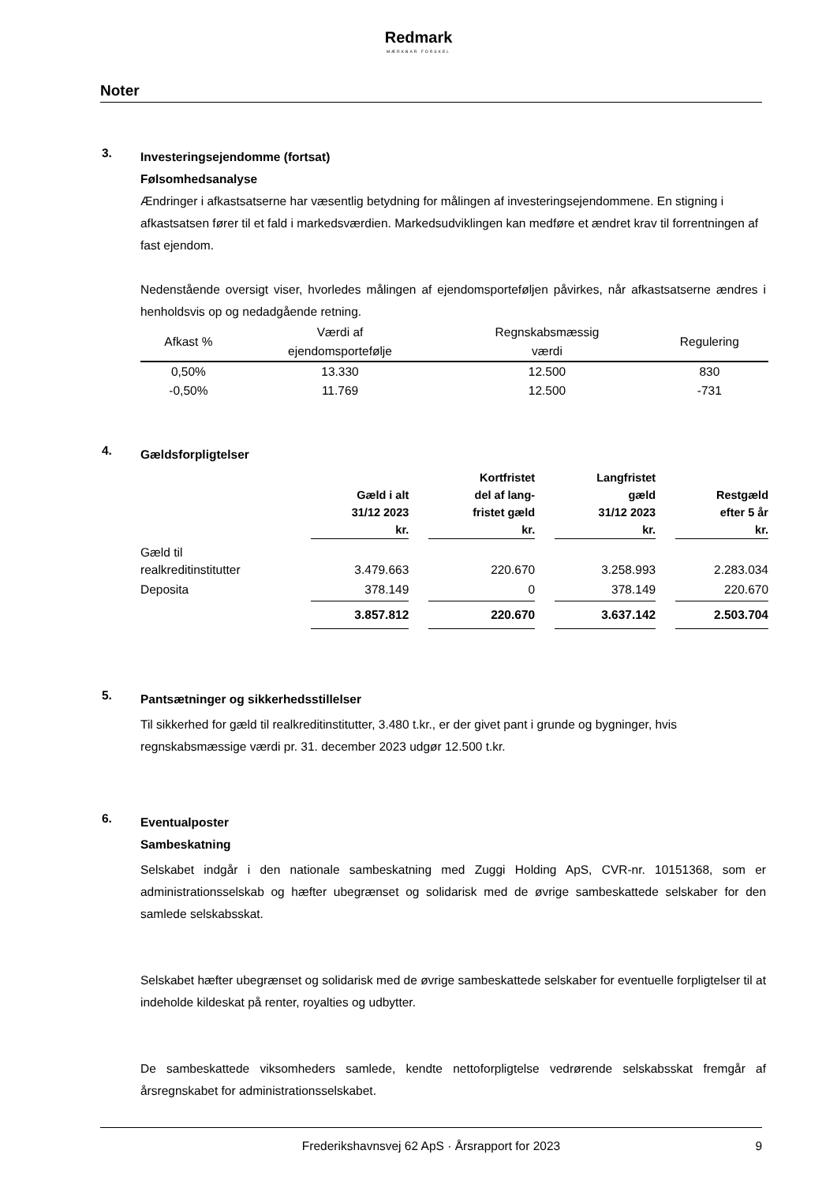Redmark
MÆRKBAR FORSKEL
Noter
3.
Investeringsejendomme (fortsat)
Følsomhedsanalyse
Ændringer i afkastsatserne har væsentlig betydning for målingen af investeringsejendommene. En stigning i afkastsatsen fører til et fald i markedsværdien. Markedsudviklingen kan medføre et ændret krav til forrentningen af fast ejendom.
Nedenstående oversigt viser, hvorledes målingen af ejendomsporteføljen påvirkes, når afkastsatserne ændres i henholdsvis op og nedadgående retning.
| Afkast % | Værdi af ejendomsportefølje | Regnskabsmæssig værdi | Regulering |
| 0,50% | 13.330 | 12.500 | 830 |
| -0,50% | 11.769 | 12.500 | -731 |
4.
Gældsforpligtelser
| | Gæld i alt 31/12 2023 kr. | | Kortfristet del af lang- fristet gæld kr. | | Langfristet gæld 31/12 2023 kr. | | Restgæld efter 5 år kr. |
| Gæld til realkreditinstitutter | 3.479.663 | | 220.670 | | 3.258.993 | | 2.283.034 |
| Deposita | 378.149 | | 0 | | 378.149 | | 220.670 |
| | 3.857.812 | | 220.670 | | 3.637.142 | | 2.503.704 |
5.
Pantsætninger og sikkerhedsstillelser
Til sikkerhed for gæld til realkreditinstitutter, 3.480 t.kr., er der givet pant i grunde og bygninger, hvis regnskabsmæssige værdi pr. 31. december 2023 udgør 12.500 t.kr.
6.
Eventualposter
Sambeskatning
Selskabet indgår i den nationale sambeskatning med Zuggi Holding ApS, CVR-nr. 10151368, som er administrationsselskab og hæfter ubegrænset og solidarisk med de øvrige sambeskattede selskaber for den samlede selskabsskat.
Selskabet hæfter ubegrænset og solidarisk med de øvrige sambeskattede selskaber for eventuelle forpligtelser til at indeholde kildeskat på renter, royalties og udbytter.
De sambeskattede viksomheders samlede, kendte nettoforpligtelse vedrørende selskabsskat fremgår af årsregnskabet for administrationsselskabet.
Frederikshavnsvej 62 ApS · Årsrapport for 2023 9